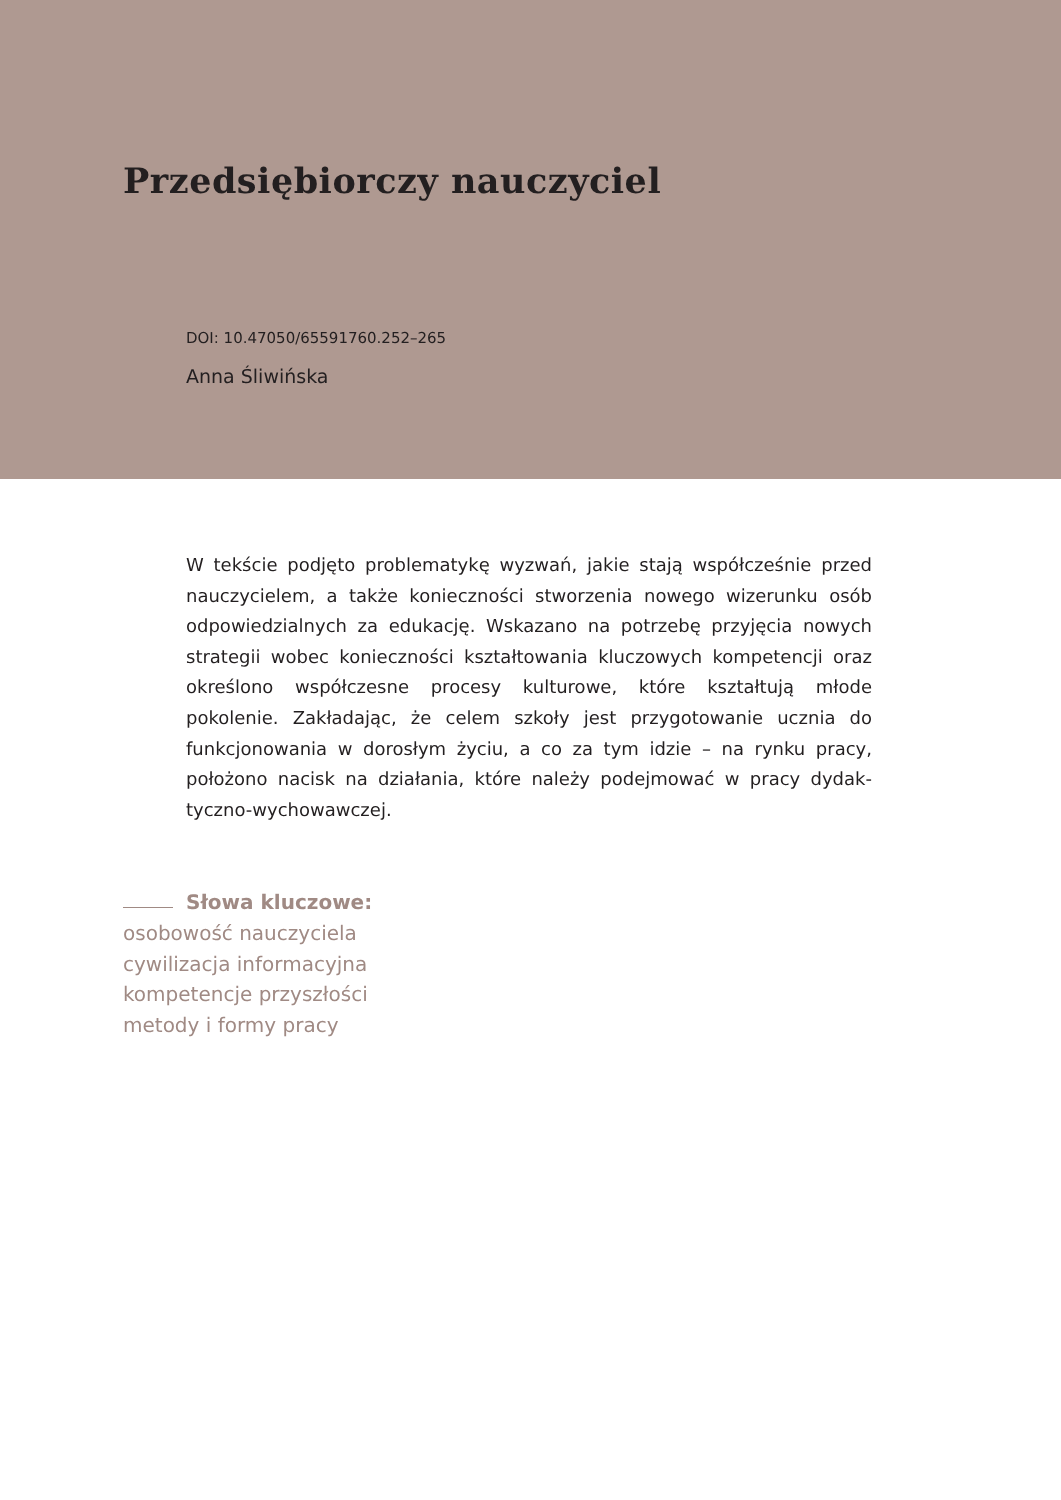Przedsiębiorczy nauczyciel
DOI: 10.47050/65591760.252–265
Anna Śliwińska
W tekście podjęto problematykę wyzwań, jakie stają współcześnie przed nauczycielem, a także konieczności stworzenia nowego wizerunku osób odpowiedzialnych za edukację. Wskazano na potrzebę przyjęcia nowych strategii wobec konieczności kształtowania kluczowych kompetencji oraz określono współczesne procesy kulturowe, które kształtują młode pokolenie. Zakładając, że celem szkoły jest przygotowanie ucznia do funkcjonowania w dorosłym życiu, a co za tym idzie – na rynku pracy, położono nacisk na działania, które należy podejmować w pracy dydak­tyczno-wychowawczej.
Słowa kluczowe:
osobowość nauczyciela
cywilizacja informacyjna
kompetencje przyszłości
metody i formy pracy